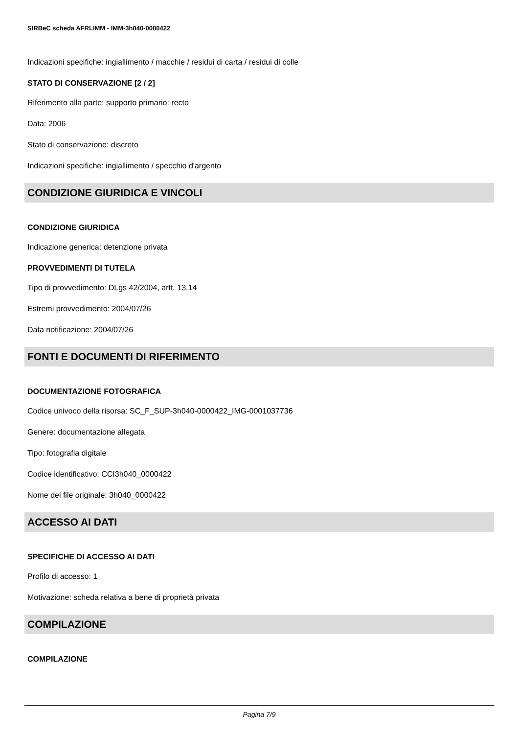SIRBeC scheda AFRLIMM - IMM-3h040-0000422
Indicazioni specifiche: ingiallimento / macchie / residui di carta / residui di colle
STATO DI CONSERVAZIONE [2 / 2]
Riferimento alla parte: supporto primario: recto
Data: 2006
Stato di conservazione: discreto
Indicazioni specifiche: ingiallimento / specchio d'argento
CONDIZIONE GIURIDICA E VINCOLI
CONDIZIONE GIURIDICA
Indicazione generica: detenzione privata
PROVVEDIMENTI DI TUTELA
Tipo di provvedimento: DLgs 42/2004, artt. 13,14
Estremi provvedimento: 2004/07/26
Data notificazione: 2004/07/26
FONTI E DOCUMENTI DI RIFERIMENTO
DOCUMENTAZIONE FOTOGRAFICA
Codice univoco della risorsa: SC_F_SUP-3h040-0000422_IMG-0001037736
Genere: documentazione allegata
Tipo: fotografia digitale
Codice identificativo: CCI3h040_0000422
Nome del file originale: 3h040_0000422
ACCESSO AI DATI
SPECIFICHE DI ACCESSO AI DATI
Profilo di accesso: 1
Motivazione: scheda relativa a bene di proprietà privata
COMPILAZIONE
COMPILAZIONE
Pagina 7/9